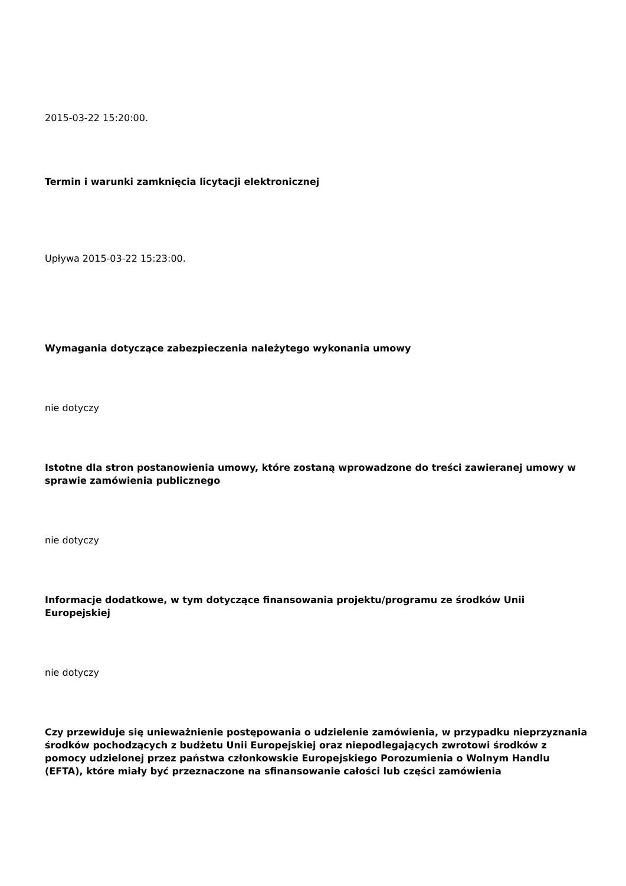2015-03-22 15:20:00.
Termin i warunki zamknięcia licytacji elektronicznej
Upływa 2015-03-22 15:23:00.
Wymagania dotyczące zabezpieczenia należytego wykonania umowy
nie dotyczy
Istotne dla stron postanowienia umowy, które zostaną wprowadzone do treści zawieranej umowy w sprawie zamówienia publicznego
nie dotyczy
Informacje dodatkowe, w tym dotyczące finansowania projektu/programu ze środków Unii Europejskiej
nie dotyczy
Czy przewiduje się unieważnienie postępowania o udzielenie zamówienia, w przypadku nieprzyznania środków pochodzących z budżetu Unii Europejskiej oraz niepodlegających zwrotowi środków z pomocy udzielonej przez państwa członkowskie Europejskiego Porozumienia o Wolnym Handlu (EFTA), które miały być przeznaczone na sfinansowanie całości lub części zamówienia